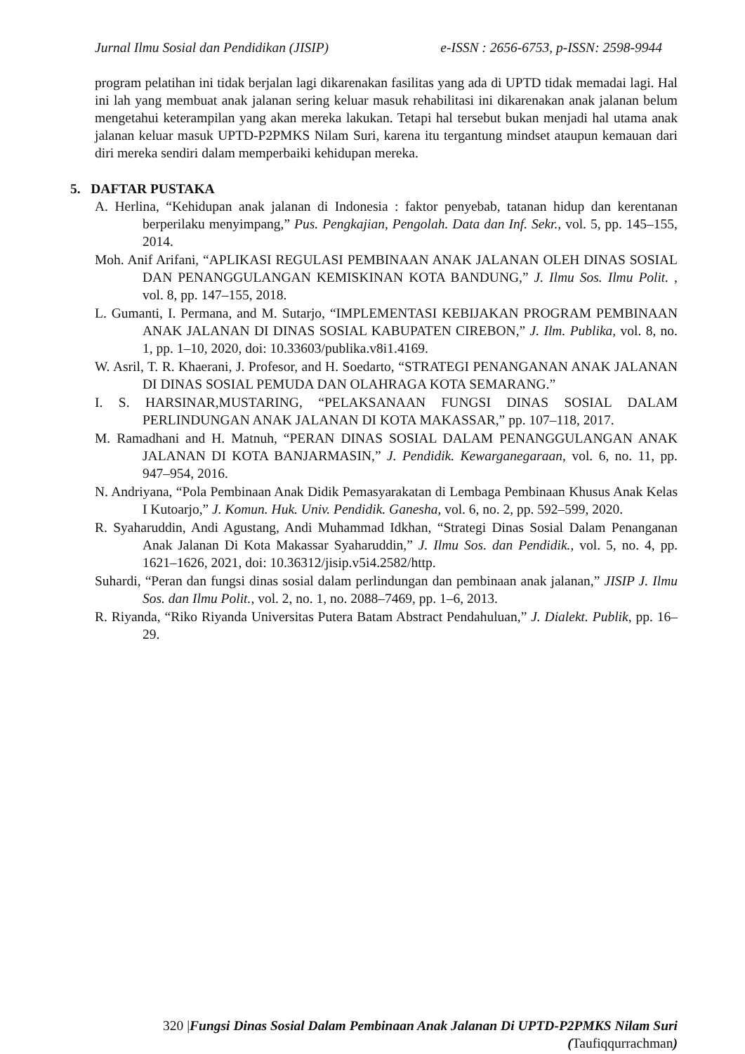Jurnal Ilmu Sosial dan Pendidikan (JISIP) e-ISSN : 2656-6753, p-ISSN: 2598-9944
program pelatihan ini tidak berjalan lagi dikarenakan fasilitas yang ada di UPTD tidak memadai lagi. Hal ini lah yang membuat anak jalanan sering keluar masuk rehabilitasi ini dikarenakan anak jalanan belum mengetahui keterampilan yang akan mereka lakukan. Tetapi hal tersebut bukan menjadi hal utama anak jalanan keluar masuk UPTD-P2PMKS Nilam Suri, karena itu tergantung mindset ataupun kemauan dari diri mereka sendiri dalam memperbaiki kehidupan mereka.
5. DAFTAR PUSTAKA
A. Herlina, “Kehidupan anak jalanan di Indonesia : faktor penyebab, tatanan hidup dan kerentanan berperilaku menyimpang,” Pus. Pengkajian, Pengolah. Data dan Inf. Sekr., vol. 5, pp. 145–155, 2014.
Moh. Anif Arifani, “APLIKASI REGULASI PEMBINAAN ANAK JALANAN OLEH DINAS SOSIAL DAN PENANGGULANGAN KEMISKINAN KOTA BANDUNG,” J. Ilmu Sos. Ilmu Polit. , vol. 8, pp. 147–155, 2018.
L. Gumanti, I. Permana, and M. Sutarjo, “IMPLEMENTASI KEBIJAKAN PROGRAM PEMBINAAN ANAK JALANAN DI DINAS SOSIAL KABUPATEN CIREBON,” J. Ilm. Publika, vol. 8, no. 1, pp. 1–10, 2020, doi: 10.33603/publika.v8i1.4169.
W. Asril, T. R. Khaerani, J. Profesor, and H. Soedarto, “STRATEGI PENANGANAN ANAK JALANAN DI DINAS SOSIAL PEMUDA DAN OLAHRAGA KOTA SEMARANG.”
I. S. HARSINAR,MUSTARING, “PELAKSANAAN FUNGSI DINAS SOSIAL DALAM PERLINDUNGAN ANAK JALANAN DI KOTA MAKASSAR,” pp. 107–118, 2017.
M. Ramadhani and H. Matnuh, “PERAN DINAS SOSIAL DALAM PENANGGULANGAN ANAK JALANAN DI KOTA BANJARMASIN,” J. Pendidik. Kewarganegaraan, vol. 6, no. 11, pp. 947–954, 2016.
N. Andriyana, “Pola Pembinaan Anak Didik Pemasyarakatan di Lembaga Pembinaan Khusus Anak Kelas I Kutoarjo,” J. Komun. Huk. Univ. Pendidik. Ganesha, vol. 6, no. 2, pp. 592–599, 2020.
R. Syaharuddin, Andi Agustang, Andi Muhammad Idkhan, “Strategi Dinas Sosial Dalam Penanganan Anak Jalanan Di Kota Makassar Syaharuddin,” J. Ilmu Sos. dan Pendidik., vol. 5, no. 4, pp. 1621–1626, 2021, doi: 10.36312/jisip.v5i4.2582/http.
Suhardi, “Peran dan fungsi dinas sosial dalam perlindungan dan pembinaan anak jalanan,” JISIP J. Ilmu Sos. dan Ilmu Polit., vol. 2, no. 1, no. 2088–7469, pp. 1–6, 2013.
R. Riyanda, “Riko Riyanda Universitas Putera Batam Abstract Pendahuluan,” J. Dialekt. Publik, pp. 16–29.
320 |Fungsi Dinas Sosial Dalam Pembinaan Anak Jalanan Di UPTD-P2PMKS Nilam Suri (Taufiqqurrachman)